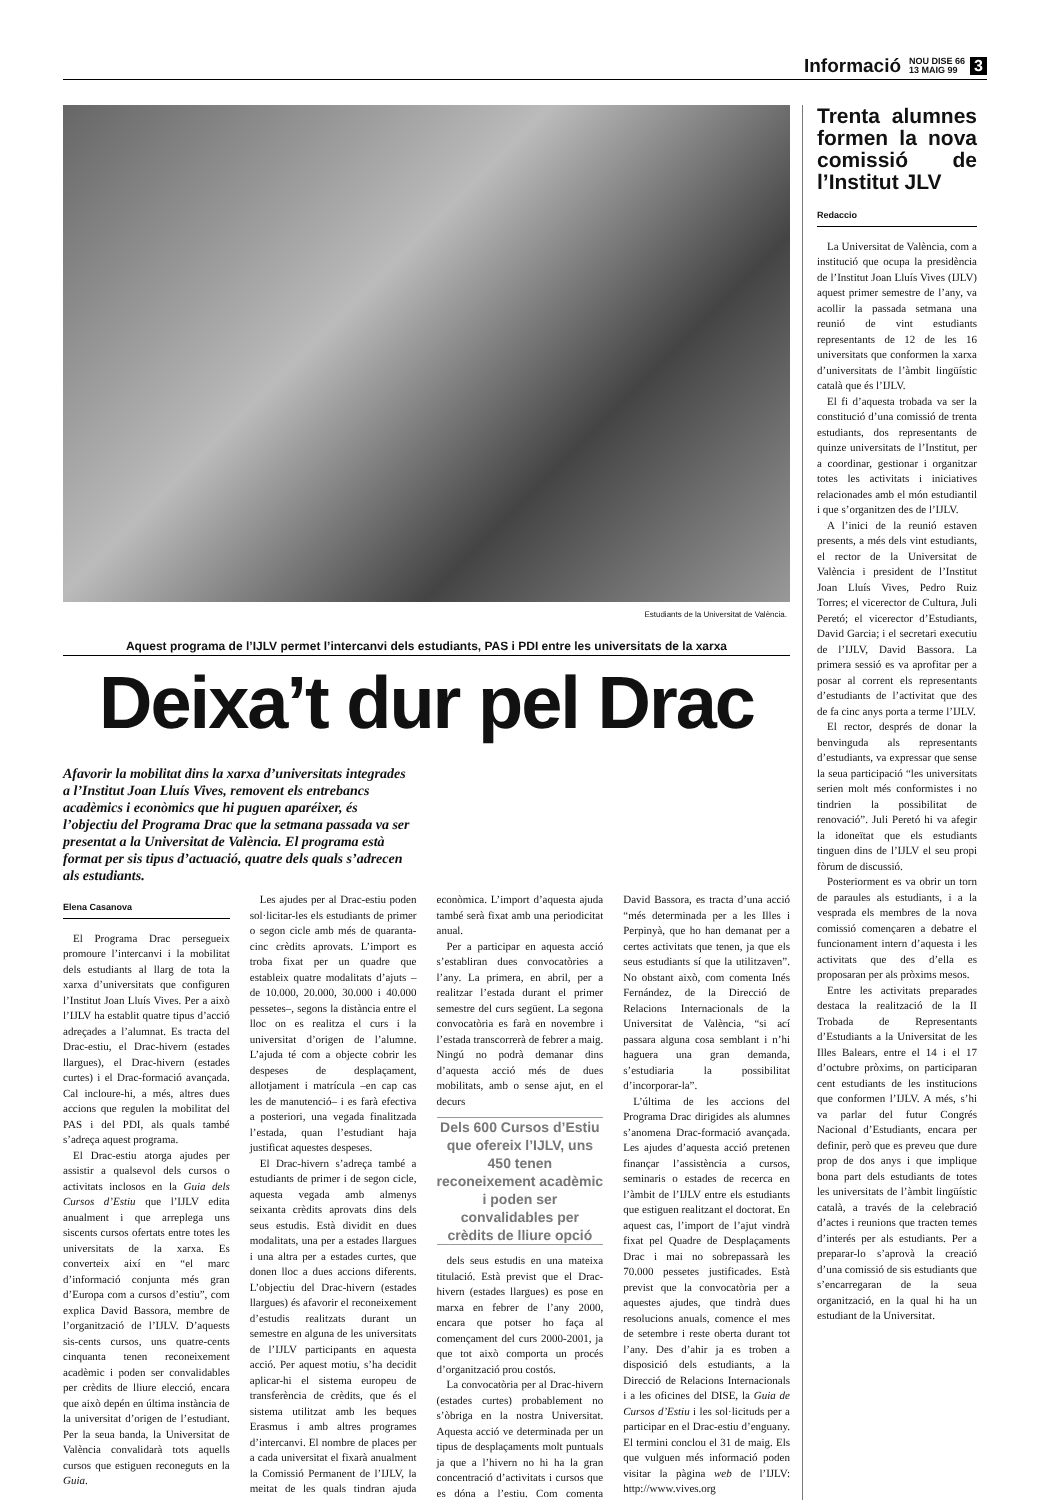Informació NOU DISE 66
13 MAIG 99 3
Estudiants de la Universitat de València.
Aquest programa de l’IJLV permet l’intercanvi dels estudiants, PAS i PDI entre les universitats de la xarxa
Deixa’t dur pel Drac
Afavorir la mobilitat dins la xarxa d’universitats integrades a l’Institut Joan Lluís Vives, removent els entrebancs acadèmics i econòmics que hi puguen aparéixer, és l’objectiu del Programa Drac que la setmana passada va ser presentat a la Universitat de València. El programa està format per sis tipus d’actuació, quatre dels quals s’adrecen als estudiants.
Elena Casanova
El Programa Drac persegueix promoure l’intercanvi i la mobilitat dels estudiants al llarg de tota la xarxa d’universitats que configuren l’Institut Joan Lluís Vives. Per a això l’IJLV ha establit quatre tipus d’acció adreçades a l’alumnat. Es tracta del Drac-estiu, el Drac-hivern (estades llargues), el Drac-hivern (estades curtes) i el Drac-formació avançada. Cal incloure-hi, a més, altres dues accions que regulen la mobilitat del PAS i del PDI, als quals també s’adreça aquest programa.
El Drac-estiu atorga ajudes per assistir a qualsevol dels cursos o activitats inclosos en la Guia dels Cursos d’Estiu que l’IJLV edita anualment i que arreplega uns siscents cursos ofertats entre totes les universitats de la xarxa. Es converteix així en “el marc d’informació conjunta més gran d’Europa com a cursos d’estiu”, com explica David Bassora, membre de l’organització de l’IJLV. D’aquests sis-cents cursos, uns quatre-cents cinquanta tenen reconeixement acadèmic i poden ser convalidables per crèdits de lliure elecció, encara que això depén en última instància de la universitat d’origen de l’estudiant. Per la seua banda, la Universitat de València convalidarà tots aquells cursos que estiguen reconeguts en la Guia.
Les ajudes per al Drac-estiu poden sol·licitar-les els estudiants de primer o segon cicle amb més de quaranta-cinc crèdits aprovats. L’import es troba fixat per un quadre que estableix quatre modalitats d’ajuts –de 10.000, 20.000, 30.000 i 40.000 pessetes–, segons la distància entre el lloc on es realitza el curs i la universitat d’origen de l’alumne. L’ajuda té com a objecte cobrir les despeses de desplaçament, allotjament i matrícula –en cap cas les de manutenció– i es farà efectiva a posteriori, una vegada finalitzada l’estada, quan l’estudiant haja justificat aquestes despeses.
El Drac-hivern s’adreça també a estudiants de primer i de segon cicle, aquesta vegada amb almenys seixanta crèdits aprovats dins dels seus estudis. Està dividit en dues modalitats, una per a estades llargues i una altra per a estades curtes, que donen lloc a dues accions diferents. L’objectiu del Drac-hivern (estades llargues) és afavorir el reconeixement d’estudis realitzats durant un semestre en alguna de les universitats de l’IJLV participants en aquesta acció. Per aquest motiu, s’ha decidit aplicar-hi el sistema europeu de transferència de crèdits, que és el sistema utilitzat amb les beques Erasmus i amb altres programes d’intercanvi. El nombre de places per a cada universitat el fixarà anualment la Comissió Permanent de l’IJLV, la meitat de les quals tindran ajuda econòmica. L’import d’aquesta ajuda també serà fixat amb una periodicitat anual.
Per a participar en aquesta acció s’establiran dues convocatòries a l’any. La primera, en abril, per a realitzar l’estada durant el primer semestre del curs següent. La segona convocatòria es farà en novembre i l’estada transcorrerà de febrer a maig. Ningú no podrà demanar dins d’aquesta acció més de dues mobilitats, amb o sense ajut, en el decurs
Dels 600 Cursos d’Estiu que ofereix l’IJLV, uns 450 tenen reconeixement acadèmic i poden ser convalidables per crèdits de lliure opció
dels seus estudis en una mateixa titulació. Està previst que el Drac-hivern (estades llargues) es pose en marxa en febrer de l’any 2000, encara que potser ho faça al començament del curs 2000-2001, ja que tot això comporta un procés d’organització prou costós.
La convocatòria per al Drac-hivern (estades curtes) probablement no s’òbriga en la nostra Universitat. Aquesta acció ve determinada per un tipus de desplaçaments molt puntuals ja que a l’hivern no hi ha la gran concentració d’activitats i cursos que es dóna a l’estiu. Com comenta David Bassora, es tracta d’una acció “més determinada per a les Illes i Perpinyà, que ho han demanat per a certes activitats que tenen, ja que els seus estudiants sí que la utilitzaven”. No obstant això, com comenta Inés Fernández, de la Direcció de Relacions Internacionals de la Universitat de València, “si ací passara alguna cosa semblant i n’hi haguera una gran demanda, s’estudiaria la possibilitat d’incorporar-la”.
L’última de les accions del Programa Drac dirigides als alumnes s’anomena Drac-formació avançada. Les ajudes d’aquesta acció pretenen finançar l’assistència a cursos, seminaris o estades de recerca en l’àmbit de l’IJLV entre els estudiants que estiguen realitzant el doctorat. En aquest cas, l’import de l’ajut vindrà fixat pel Quadre de Desplaçaments Drac i mai no sobrepassarà les 70.000 pessetes justificades. Està previst que la convocatòria per a aquestes ajudes, que tindrà dues resolucions anuals, comence el mes de setembre i reste oberta durant tot l’any. Des d’ahir ja es troben a disposició dels estudiants, a la Direcció de Relacions Internacionals i a les oficines del DISE, la Guia de Cursos d’Estiu i les sol·licituds per a participar en el Drac-estiu d’enguany. El termini conclou el 31 de maig. Els que vulguen més informació poden visitar la pàgina web de l’IJLV: http://www.vives.org
Trenta alumnes formen la nova comissió de l’Institut JLV
Redaccio
La Universitat de València, com a institució que ocupa la presidència de l’Institut Joan Lluís Vives (IJLV) aquest primer semestre de l’any, va acollir la passada setmana una reunió de vint estudiants representants de 12 de les 16 universitats que conformen la xarxa d’universitats de l’àmbit lingüístic català que és l’IJLV.
El fi d’aquesta trobada va ser la constitució d’una comissió de trenta estudiants, dos representants de quinze universitats de l’Institut, per a coordinar, gestionar i organitzar totes les activitats i iniciatives relacionades amb el món estudiantil i que s’organitzen des de l’IJLV.
A l’inici de la reunió estaven presents, a més dels vint estudiants, el rector de la Universitat de València i president de l’Institut Joan Lluís Vives, Pedro Ruiz Torres; el vicerector de Cultura, Juli Peretó; el vicerector d’Estudiants, David Garcia; i el secretari executiu de l’IJLV, David Bassora. La primera sessió es va aprofitar per a posar al corrent els representants d’estudiants de l’activitat que des de fa cinc anys porta a terme l’IJLV.
El rector, després de donar la benvinguda als representants d’estudiants, va expressar que sense la seua participació “les universitats serien molt més conformistes i no tindrien la possibilitat de renovació”. Juli Peretó hi va afegir la idoneïtat que els estudiants tinguen dins de l’IJLV el seu propi fòrum de discussió.
Posteriorment es va obrir un torn de paraules als estudiants, i a la vesprada els membres de la nova comissió començaren a debatre el funcionament intern d’aquesta i les activitats que des d’ella es proposaran per als pròxims mesos.
Entre les activitats preparades destaca la realització de la II Trobada de Representants d’Estudiants a la Universitat de les Illes Balears, entre el 14 i el 17 d’octubre pròxims, on participaran cent estudiants de les institucions que conformen l’IJLV. A més, s’hi va parlar del futur Congrés Nacional d’Estudiants, encara per definir, però que es preveu que dure prop de dos anys i que implique bona part dels estudiants de totes les universitats de l’àmbit lingüístic català, a través de la celebració d’actes i reunions que tracten temes d’interés per als estudiants. Per a preparar-lo s’aprovà la creació d’una comissió de sis estudiants que s’encarregaran de la seua organització, en la qual hi ha un estudiant de la Universitat.